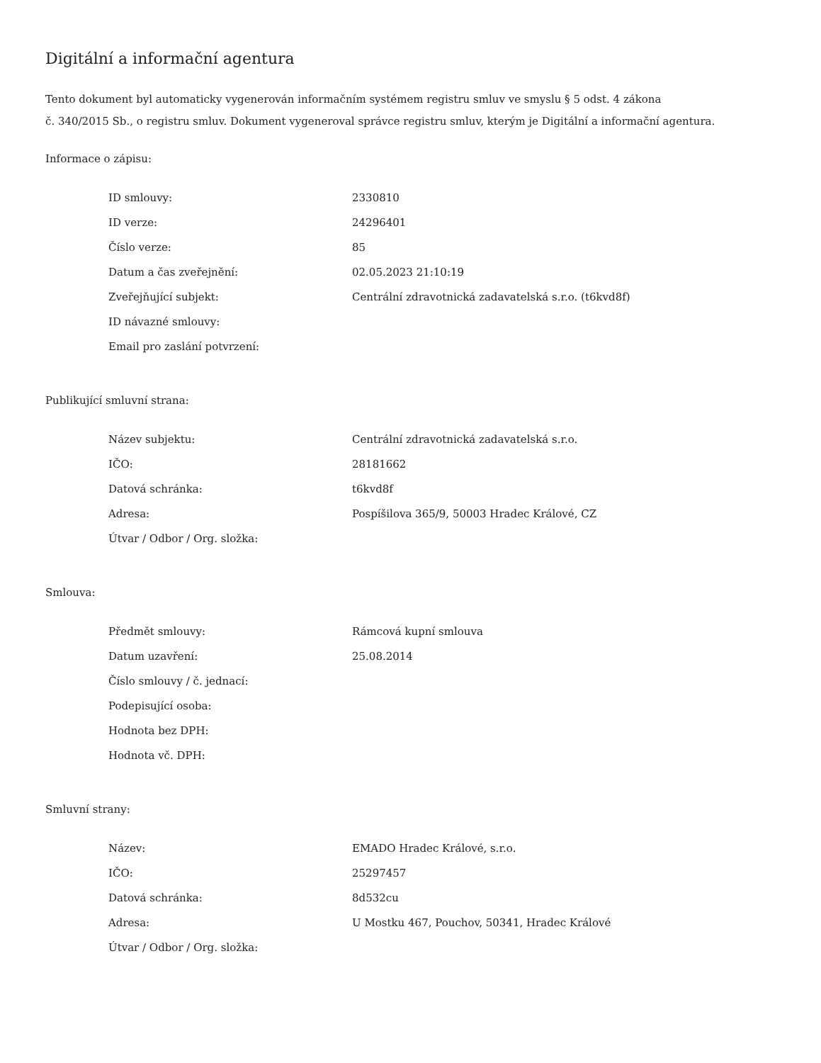Digitální a informační agentura
Tento dokument byl automaticky vygenerován informačním systémem registru smluv ve smyslu § 5 odst. 4 zákona
č. 340/2015 Sb., o registru smluv. Dokument vygeneroval správce registru smluv, kterým je Digitální a informační agentura.
Informace o zápisu:
| ID smlouvy: | 2330810 |
| ID verze: | 24296401 |
| Číslo verze: | 85 |
| Datum a čas zveřejnění: | 02.05.2023 21:10:19 |
| Zveřejňující subjekt: | Centrální zdravotnická zadavatelská s.r.o. (t6kvd8f) |
| ID návazné smlouvy: | |
| Email pro zaslání potvrzení: | |
Publikující smluvní strana:
| Název subjektu: | Centrální zdravotnická zadavatelská s.r.o. |
| IČO: | 28181662 |
| Datová schránka: | t6kvd8f |
| Adresa: | Pospíšilova 365/9, 50003 Hradec Králové, CZ |
| Útvar / Odbor / Org. složka: | |
Smlouva:
| Předmět smlouvy: | Rámcová kupní smlouva |
| Datum uzavření: | 25.08.2014 |
| Číslo smlouvy / č. jednací: | |
| Podepisující osoba: | |
| Hodnota bez DPH: | |
| Hodnota vč. DPH: | |
Smluvní strany:
| Název: | EMADO Hradec Králové, s.r.o. |
| IČO: | 25297457 |
| Datová schránka: | 8d532cu |
| Adresa: | U Mostku 467, Pouchov, 50341, Hradec Králové |
| Útvar / Odbor / Org. složka: | |